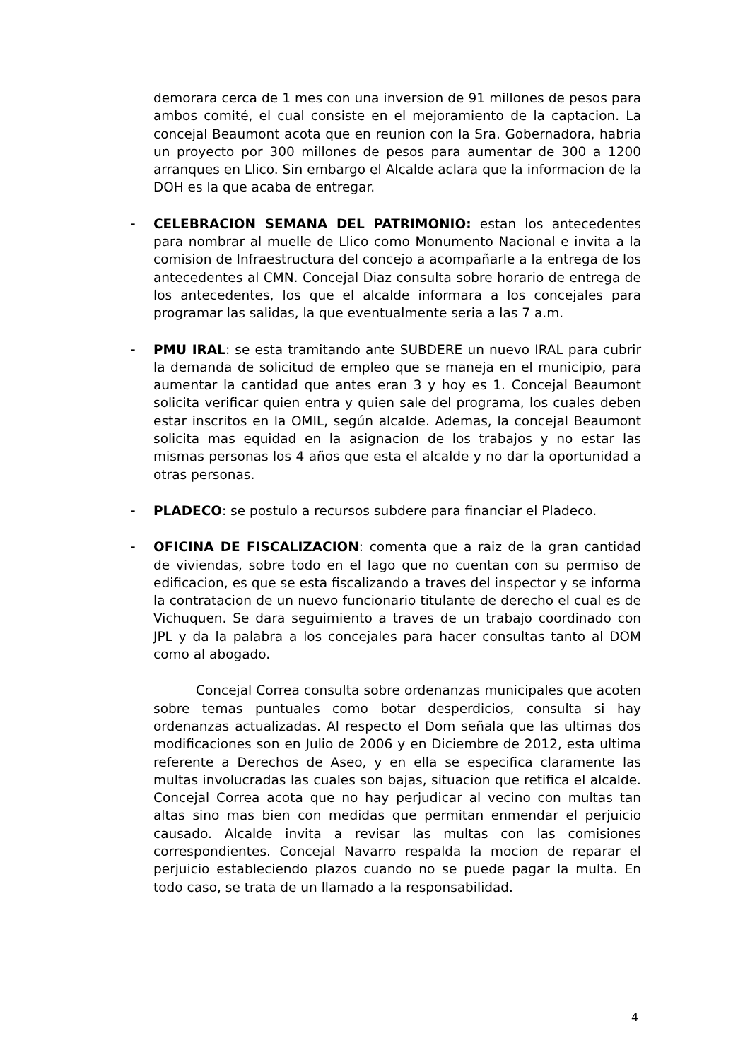demorara cerca de 1 mes con una inversion de 91 millones de pesos para ambos comité, el cual consiste en el mejoramiento de la captacion. La concejal Beaumont acota que en reunion con la Sra. Gobernadora, habria un proyecto por 300 millones de pesos para aumentar de 300 a 1200 arranques en Llico. Sin embargo el Alcalde aclara que la informacion de la DOH es la que acaba de entregar.
- CELEBRACION SEMANA DEL PATRIMONIO: estan los antecedentes para nombrar al muelle de Llico como Monumento Nacional e invita a la comision de Infraestructura del concejo a acompañarle a la entrega de los antecedentes al CMN. Concejal Diaz consulta sobre horario de entrega de los antecedentes, los que el alcalde informara a los concejales para programar las salidas, la que eventualmente seria a las 7 a.m.
- PMU IRAL: se esta tramitando ante SUBDERE un nuevo IRAL para cubrir la demanda de solicitud de empleo que se maneja en el municipio, para aumentar la cantidad que antes eran 3 y hoy es 1. Concejal Beaumont solicita verificar quien entra y quien sale del programa, los cuales deben estar inscritos en la OMIL, según alcalde. Ademas, la concejal Beaumont solicita mas equidad en la asignacion de los trabajos y no estar las mismas personas los 4 años que esta el alcalde y no dar la oportunidad a otras personas.
- PLADECO: se postulo a recursos subdere para financiar el Pladeco.
- OFICINA DE FISCALIZACION: comenta que a raiz de la gran cantidad de viviendas, sobre todo en el lago que no cuentan con su permiso de edificacion, es que se esta fiscalizando a traves del inspector y se informa la contratacion de un nuevo funcionario titulante de derecho el cual es de Vichuquen. Se dara seguimiento a traves de un trabajo coordinado con JPL y da la palabra a los concejales para hacer consultas tanto al DOM como al abogado.
Concejal Correa consulta sobre ordenanzas municipales que acoten sobre temas puntuales como botar desperdicios, consulta si hay ordenanzas actualizadas. Al respecto el Dom señala que las ultimas dos modificaciones son en Julio de 2006 y en Diciembre de 2012, esta ultima referente a Derechos de Aseo, y en ella se especifica claramente las multas involucradas las cuales son bajas, situacion que retifica el alcalde. Concejal Correa acota que no hay perjudicar al vecino con multas tan altas sino mas bien con medidas que permitan enmendar el perjuicio causado. Alcalde invita a revisar las multas con las comisiones correspondientes. Concejal Navarro respalda la mocion de reparar el perjuicio estableciendo plazos cuando no se puede pagar la multa. En todo caso, se trata de un llamado a la responsabilidad.
4